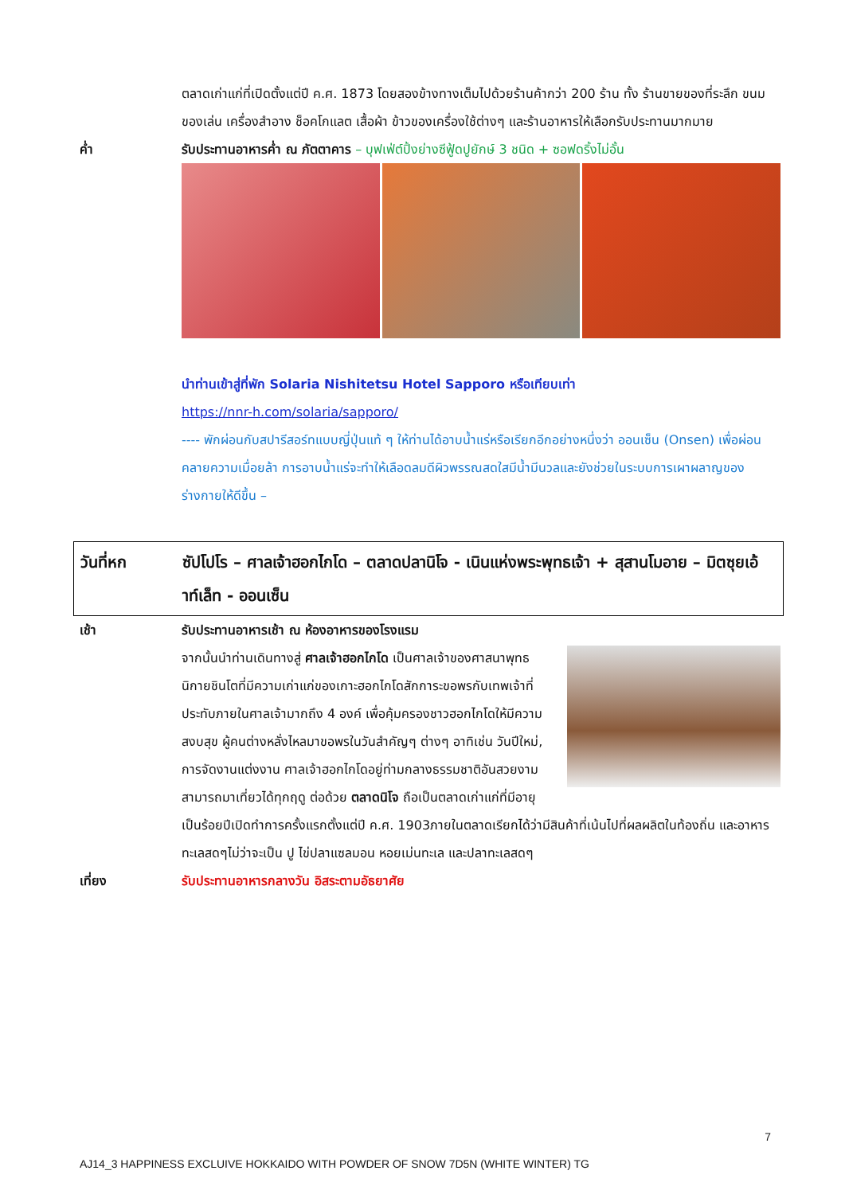ตลาดเก่าแก่ที่เปิดตั้งแต่ปี ค.ศ. 1873 โดยสองข้างทางเต็มไปด้วยร้านค้ากว่า 200 ร้าน ทั้ง ร้านขายของที่ระลึก ขนม ของเล่น เครื่องสำอาง ช็อคโกแลต เสื้อผ้า ข้าวของเครื่องใช้ต่างๆ และร้านอาหารให้เลือกรับประทานมากมาย
ค่ำ รับประทานอาหารค่ำ ณ ภัตตาคาร – บุฟเฟ่ต์ปิ้งย่างซีฟู้ดปูยักษ์ 3 ชนิด + ซอฟดริ้งไม่อั้น
นำท่านเข้าสู่ที่พัก Solaria Nishitetsu Hotel Sapporo หรือเทียบเท่า
https://nnr-h.com/solaria/sapporo/
---- พักผ่อนกับสปารีสอร์ทแบบญี่ปุ่นแท้ ๆ ให้ท่านได้อาบน้ำแร่หรือเรียกอีกอย่างหนึ่งว่า ออนเซ็น (Onsen) เพื่อผ่อนคลายความเมื่อยล้า การอาบน้ำแร่จะทำให้เลือดลมดีผิวพรรณสดใสมีน้ำมีนวลและยังช่วยในระบบการเผาผลาญของร่างกายให้ดีขึ้น –
วันที่หก ซัปโปโร – ศาลเจ้าฮอกไกโด – ตลาดปลานิโจ - เนินแห่งพระพุทธเจ้า + สุสานโมอาย – มิตซุยเอ้าท์เล็ท - ออนเซ็น
เช้า รับประทานอาหารเช้า ณ ห้องอาหารของโรงแรม
จากนั้นนำท่านเดินทางสู่ ศาลเจ้าฮอกไกโด เป็นศาลเจ้าของศาสนาพุทธนิกายชินโตที่มีความเก่าแก่ของเกาะฮอกไกโดสักการะขอพรกับเทพเจ้าที่ประทับภายในศาลเจ้ามากถึง 4 องค์ เพื่อคุ้มครองชาวฮอกไกโดให้มีความสงบสุข ผู้คนต่างหลั่งไหลมาขอพรในวันสำคัญๆ ต่างๆ อาทิเช่น วันปีใหม่, การจัดงานแต่งงาน ศาลเจ้าฮอกไกโดอยู่ท่ามกลางธรรมชาติอันสวยงาม สามารถมาเที่ยวได้ทุกฤดู ต่อด้วย ตลาดนิโจ ถือเป็นตลาดเก่าแก่ที่มีอายุเป็นร้อยปีเปิดทำการครั้งแรกตั้งแต่ปี ค.ศ. 1903ภายในตลาดเรียกได้ว่ามีสินค้าที่เน้นไปที่ผลผลิตในท้องถิ่น และอาหารทะเลสดๆไม่ว่าจะเป็น ปู ไข่ปลาแซลมอน หอยเม่นทะเล และปลาทะเลสดๆ
เที่ยง รับประทานอาหารกลางวัน อิสระตามอัธยาศัย
7
AJ14_3 HAPPINESS EXCLUIVE HOKKAIDO WITH POWDER OF SNOW 7D5N (WHITE WINTER) TG